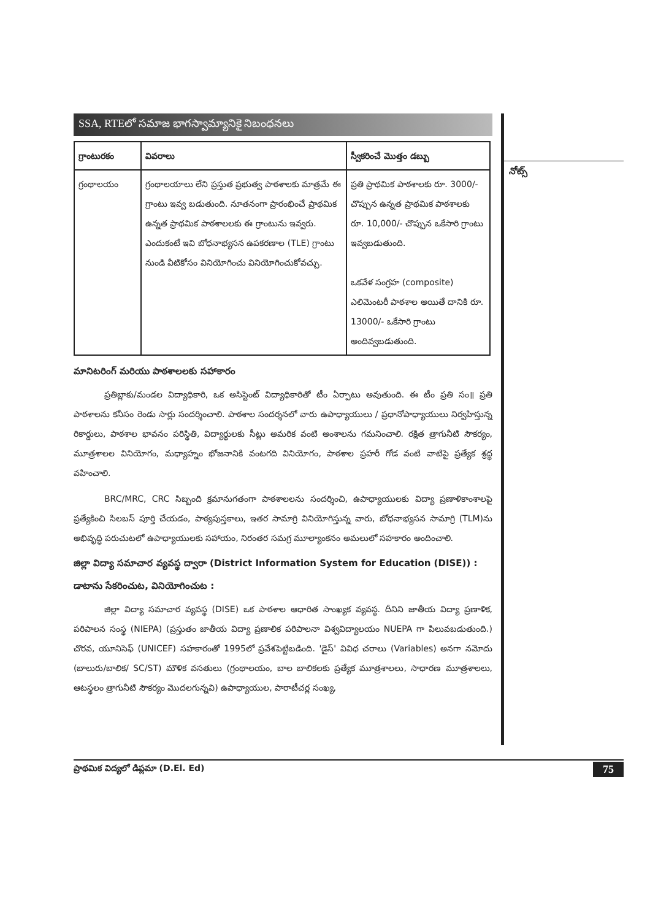నోట్స్
SSA, RTEలో సమాజ భాగస్వామ్యానికై నిబంధనలు
| గ్రాంటురకం | వివరాలు | స్వీకరించే మొత్తం డబ్బు |
| --- | --- | --- |
| గ్రంథాలయం | గ్రంథాలయాలు లేని ప్రస్తుత ప్రభుత్వ పాఠశాలకు మాత్రమే ఈ గ్రాంటు ఇవ్వ బడుతుంది. నూతనంగా ప్రారంభించే ప్రాథమిక ఉన్నత ప్రాథమిక పాఠశాలలకు ఈ గ్రాంటును ఇవ్వరు. ఎందుకంటే ఇవి బోధనాభ్యసన ఉపకరణాల (TLE) గ్రాంటు నుండి వీటికోసం వినియోగించు వినియోగించుకోవచ్చు. | ప్రతి ప్రాథమిక పాఠశాలకు రూ. 3000/- చొప్పున ఉన్నత ప్రాథమిక పాఠశాలకు రూ. 10,000/- చొప్పున ఒకేసారి గ్రాంటు ఇవ్వబడుతుంది. ఒకవేళ సంగ్రహ (composite) ఎలిమెంటరీ పాఠశాల అయితే దానికి రూ. 13000/- ఒకేసారి గ్రాంటు అందివ్వబడుతుంది. |
మానిటరింగ్ మరియు పాఠశాలలకు సహాకారం
ప్రతిబ్లాకు/మండల విద్యాధికారి, ఒక అసిస్టెంట్ విద్యాధికారితో టీం ఏర్పాటు అవుతుంది. ఈ టీం ప్రతి సం॥ ప్రతి పాఠశాలను కనీసం రెండు సార్లు సందర్శించాలి. పాఠశాల సందర్శనలో వారు ఉపాధ్యాయులు / ప్రధానోపాధ్యాయులు నిర్వహిస్తున్న రికార్డులు, పాఠశాల భావనం పరిస్థితి, విద్యార్థులకు సీట్లు అమరిక వంటి అంశాలను గమనించాలి. రక్షిత త్రాగునీటి సౌకర్యం, మూత్రశాలల వినియోగం, మధ్యాహ్నం భోజనానికి వంటగది వినియోగం, పాఠశాల ప్రహరీ గోడ వంటి వాటిపై ప్రత్యేక శ్రద్ధ వహించాలి.
BRC/MRC, CRC సిబ్బంది క్రమానుగతంగా పాఠశాలలను సందర్శించి, ఉపాధ్యాయులకు విద్యా ప్రణాళికాంశాలపై ప్రత్యేకించి సిలబస్ పూర్తి చేయడం, పాఠ్యపుస్తకాలు, ఇతర సామాగ్రి వినియోగిస్తున్న వారు, బోధనాభ్యసన సామాగ్రి (TLM)ను అభివృద్ధి పరుచుటలో ఉపాధ్యాయులకు సహాయం, నిరంతర సమగ్ర మూల్యాంకనం అమలులో సహకారం అందించాలి.
జిల్లా విద్యా సమాచార వ్యవస్థ ద్వారా (District Information System for Education (DISE)) :
డాటాను సేకరించుట, వినియోగించుట :
జిల్లా విద్యా సమాచార వ్యవస్థ (DISE) ఒక పాఠశాల ఆధారిత సాంఖ్యక వ్యవస్థ. దీనిని జాతీయ విద్యా ప్రణాళిక, పరిపాలన సంస్థ (NIEPA) (ప్రస్తుతం జాతీయ విద్యా ప్రణాలిక పరిపాలనా విశ్వవిద్యాలయం NUEPA గా పిలువబడుతుంది.) చొరవ, యూనిసెఫ్ (UNICEF) సహకారంతో 1995లో ప్రవేశపెట్టిబడింది. 'డైస్' వివిధ చరాలు (Variables) అనగా నమోదు (బాలురు/బాలిక/ SC/ST) మౌళిక వసతులు (గ్రంథాలయం, బాల బాలికలకు ప్రత్యేక మూత్రశాలలు, సాధారణ మూత్రశాలలు, ఆటస్థలం త్రాగునీటి సౌకర్యం మొదలగున్నవి) ఉపాధ్యాయుల, పారాటీచర్ల సంఖ్య,
ప్రాథమిక విద్యలో డిప్లమా (D.El. Ed) 75